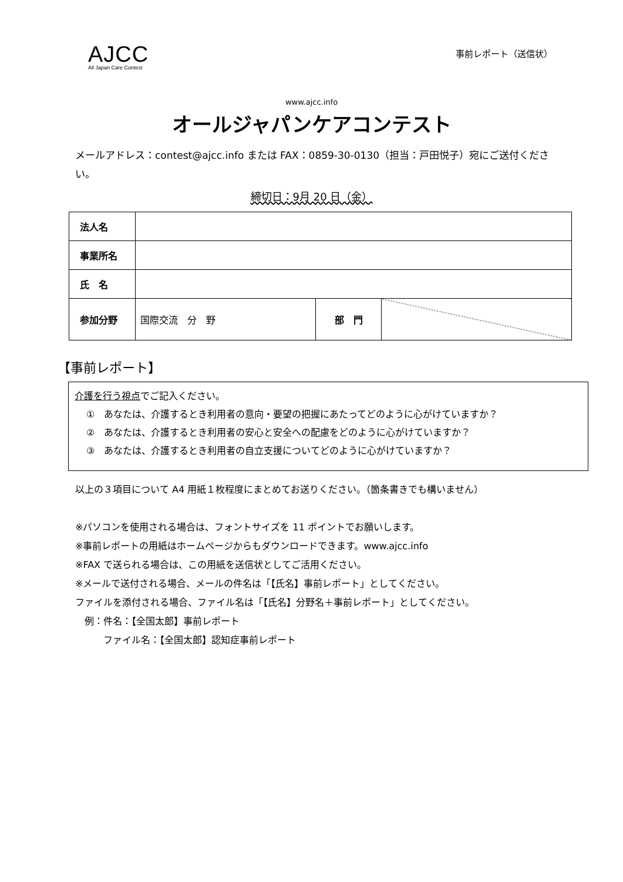AJCC
All Japan Care Contest
事前レポート（送信状）
www.ajcc.info
オールジャパンケアコンテスト
メールアドレス：contest@ajcc.info または FAX：0859-30-0130（担当：戸田悦子）宛にご送付ください。
締切日：9月 20 日（金）
| 法人名 | | | |
| 事業所名 | | | |
| 氏 名 | | | |
| 参加分野 | 国際交流 分 野 | 部 門 | |
【事前レポート】
介護を行う視点でご記入ください。
①　あなたは、介護するとき利用者の意向・要望の把握にあたってどのように心がけていますか？
②　あなたは、介護するとき利用者の安心と安全への配慮をどのように心がけていますか？
③　あなたは、介護するとき利用者の自立支援についてどのように心がけていますか？
以上の３項目について A4 用紙１枚程度にまとめてお送りください。（箇条書きでも構いません）
※パソコンを使用される場合は、フォントサイズを 11 ポイントでお願いします。
※事前レポートの用紙はホームページからもダウンロードできます。www.ajcc.info
※FAX で送られる場合は、この用紙を送信状としてご活用ください。
※メールで送付される場合、メールの件名は「【氏名】事前レポート」としてください。
ファイルを添付される場合、ファイル名は「【氏名】分野名＋事前レポート」としてください。
　例：件名：【全国太郎】事前レポート
　　　ファイル名：【全国太郎】認知症事前レポート